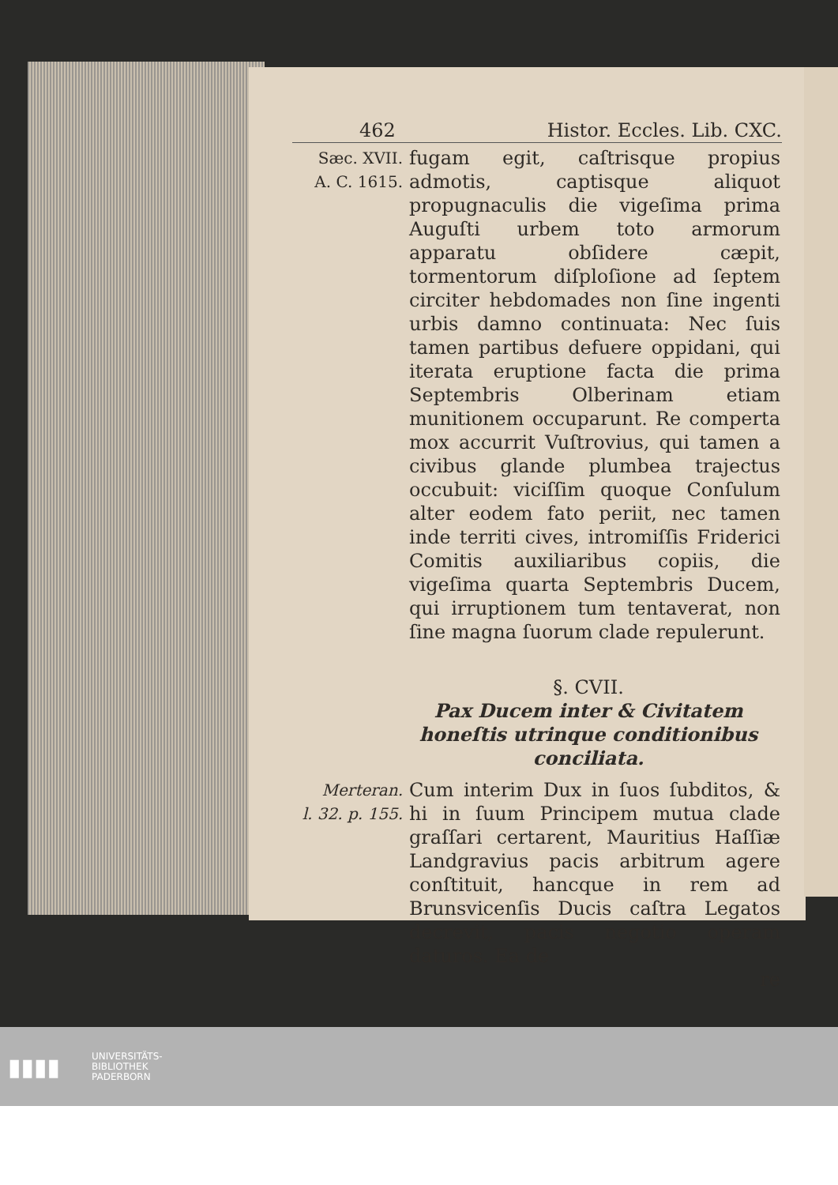462 Histor. Eccles. Lib. CXC.
Sæc. XVII.
A. C. 1615.
fugam egit, caſtrisque propius admotis, captisque aliquot propugnaculis die vigeſima prima Auguſti urbem toto armorum apparatu obſidere cæpit, tormentorum diſploſione ad ſeptem circiter hebdomades non ſine ingenti urbis damno continuata: Nec ſuis tamen partibus defuere oppidani, qui iterata eruptione facta die prima Septembris Olberinam etiam munitionem occuparunt. Re comperta mox accurrit Vuſtrovius, qui tamen a civibus glande plumbea trajectus occubuit: viciſſim quoque Conſulum alter eodem fato periit, nec tamen inde territi cives, intromiſſis Friderici Comitis auxiliaribus copiis, die vigeſima quarta Septembris Ducem, qui irruptionem tum tentaverat, non ſine magna ſuorum clade repulerunt.
§. CVII.
Pax Ducem inter & Civitatem honeſtis utrinque conditionibus conciliata.
Merteran.
l. 32. p. 155.
Cum interim Dux in ſuos ſubditos, & hi in ſuum Principem mutua clade graſſari certarent, Mauritius Haſſiæ Landgravius pacis arbitrum agere conſtituit, hancque in rem ad Brunsvicenſis Ducis caſtra Legatos decrevit, pacis negotio operam daturos. Ea de
re
▮▮▮▮
UNIVERSITÄTS-
BIBLIOTHEK
PADERBORN